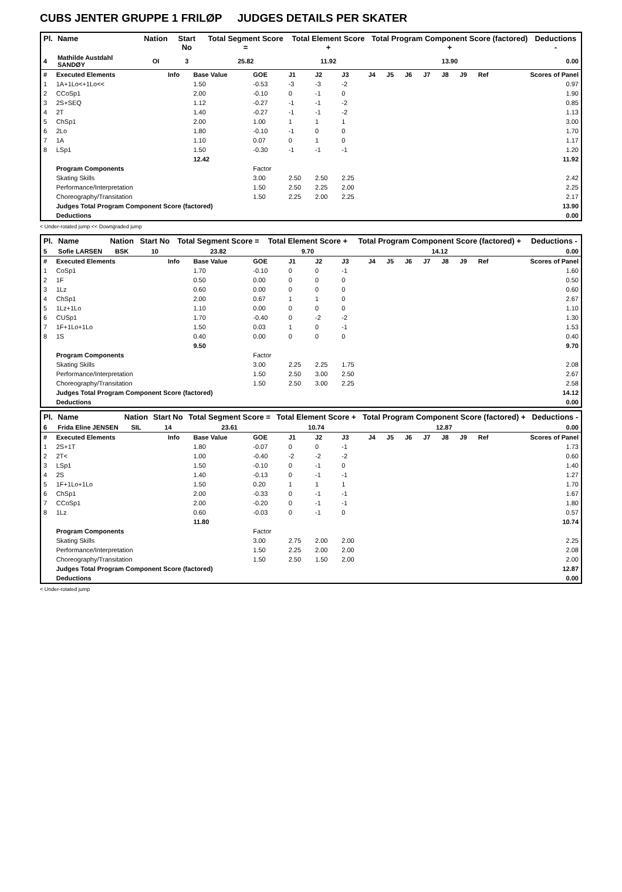CUBS JENTER GRUPPE 1 FRILØP JUDGES DETAILS PER SKATER
| Pl. | Name | Nation | Start No | Total Segment Score = | Total Element Score + | Total Program Component Score (factored) + | Deductions - |
| --- | --- | --- | --- | --- | --- | --- | --- |
| 4 | Mathilde Austdahl SANDØY | OI | 3 | 25.82 | 11.92 | 13.90 | 0.00 |
| # | Executed Elements | Info | Base Value | GOE | J1 | J2 | J3 | J4 | J5 | J6 | J7 | J8 | J9 | Ref | Scores of Panel |
| 1 | 1A+1Lo<+1Lo<< | | 1.50 | -0.53 | -3 | -3 | -2 | | | | | | | | 0.97 |
| 2 | CCoSp1 | | 2.00 | -0.10 | 0 | -1 | 0 | | | | | | | | 1.90 |
| 3 | 2S+SEQ | | 1.12 | -0.27 | -1 | -1 | -2 | | | | | | | | 0.85 |
| 4 | 2T | | 1.40 | -0.27 | -1 | -1 | -2 | | | | | | | | 1.13 |
| 5 | ChSp1 | | 2.00 | 1.00 | 1 | 1 | 1 | | | | | | | | 3.00 |
| 6 | 2Lo | | 1.80 | -0.10 | -1 | 0 | 0 | | | | | | | | 1.70 |
| 7 | 1A | | 1.10 | 0.07 | 0 | 1 | 0 | | | | | | | | 1.17 |
| 8 | LSp1 | | 1.50 | -0.30 | -1 | -1 | -1 | | | | | | | | 1.20 |
| | | | 12.42 | | | | | | | | | | | | 11.92 |
| | Program Components | | | Factor | | | | | | | | | | | |
| | Skating Skills | | | 3.00 | 2.50 | 2.50 | 2.25 | | | | | | | | 2.42 |
| | Performance/Interpretation | | | 1.50 | 2.50 | 2.25 | 2.00 | | | | | | | | 2.25 |
| | Choreography/Transitation | | | 1.50 | 2.25 | 2.00 | 2.25 | | | | | | | | 2.17 |
| | Judges Total Program Component Score (factored) | | | | | | | | | | | | | | 13.90 |
| | Deductions | | | | | | | | | | | | | | 0.00 |
< Under-rotated jump << Downgraded jump
| Pl. | Name | Nation | Start No | Total Segment Score = | Total Element Score + | Total Program Component Score (factored) + | Deductions - |
| --- | --- | --- | --- | --- | --- | --- | --- |
| 5 | Sofie LARSEN | BSK | 10 | 23.82 | 9.70 | 14.12 | 0.00 |
| # | Executed Elements | Info | Base Value | GOE | J1 | J2 | J3 | J4 | J5 | J6 | J7 | J8 | J9 | Ref | Scores of Panel |
| 1 | CoSp1 | | 1.70 | -0.10 | 0 | 0 | -1 | | | | | | | | 1.60 |
| 2 | 1F | | 0.50 | 0.00 | 0 | 0 | 0 | | | | | | | | 0.50 |
| 3 | 1Lz | | 0.60 | 0.00 | 0 | 0 | 0 | | | | | | | | 0.60 |
| 4 | ChSp1 | | 2.00 | 0.67 | 1 | 1 | 0 | | | | | | | | 2.67 |
| 5 | 1Lz+1Lo | | 1.10 | 0.00 | 0 | 0 | 0 | | | | | | | | 1.10 |
| 6 | CUSp1 | | 1.70 | -0.40 | 0 | -2 | -2 | | | | | | | | 1.30 |
| 7 | 1F+1Lo+1Lo | | 1.50 | 0.03 | 1 | 0 | -1 | | | | | | | | 1.53 |
| 8 | 1S | | 0.40 | 0.00 | 0 | 0 | 0 | | | | | | | | 0.40 |
| | | | 9.50 | | | | | | | | | | | | 9.70 |
| | Program Components | | | Factor | | | | | | | | | | | |
| | Skating Skills | | | 3.00 | 2.25 | 2.25 | 1.75 | | | | | | | | 2.08 |
| | Performance/Interpretation | | | 1.50 | 2.50 | 3.00 | 2.50 | | | | | | | | 2.67 |
| | Choreography/Transitation | | | 1.50 | 2.50 | 3.00 | 2.25 | | | | | | | | 2.58 |
| | Judges Total Program Component Score (factored) | | | | | | | | | | | | | | 14.12 |
| | Deductions | | | | | | | | | | | | | | 0.00 |
| Pl. | Name | Nation | Start No | Total Segment Score = | Total Element Score + | Total Program Component Score (factored) + | Deductions - |
| --- | --- | --- | --- | --- | --- | --- | --- |
| 6 | Frida Eline JENSEN | SIL | 14 | 23.61 | 10.74 | 12.87 | 0.00 |
| # | Executed Elements | Info | Base Value | GOE | J1 | J2 | J3 | J4 | J5 | J6 | J7 | J8 | J9 | Ref | Scores of Panel |
| 1 | 2S+1T | | 1.80 | -0.07 | 0 | 0 | -1 | | | | | | | | 1.73 |
| 2 | 2T< | | 1.00 | -0.40 | -2 | -2 | -2 | | | | | | | | 0.60 |
| 3 | LSp1 | | 1.50 | -0.10 | 0 | -1 | 0 | | | | | | | | 1.40 |
| 4 | 2S | | 1.40 | -0.13 | 0 | -1 | -1 | | | | | | | | 1.27 |
| 5 | 1F+1Lo+1Lo | | 1.50 | 0.20 | 1 | 1 | 1 | | | | | | | | 1.70 |
| 6 | ChSp1 | | 2.00 | -0.33 | 0 | -1 | -1 | | | | | | | | 1.67 |
| 7 | CCoSp1 | | 2.00 | -0.20 | 0 | -1 | -1 | | | | | | | | 1.80 |
| 8 | 1Lz | | 0.60 | -0.03 | 0 | -1 | 0 | | | | | | | | 0.57 |
| | | | 11.80 | | | | | | | | | | | | 10.74 |
| | Program Components | | | Factor | | | | | | | | | | | |
| | Skating Skills | | | 3.00 | 2.75 | 2.00 | 2.00 | | | | | | | | 2.25 |
| | Performance/Interpretation | | | 1.50 | 2.25 | 2.00 | 2.00 | | | | | | | | 2.08 |
| | Choreography/Transitation | | | 1.50 | 2.50 | 1.50 | 2.00 | | | | | | | | 2.00 |
| | Judges Total Program Component Score (factored) | | | | | | | | | | | | | | 12.87 |
| | Deductions | | | | | | | | | | | | | | 0.00 |
< Under-rotated jump